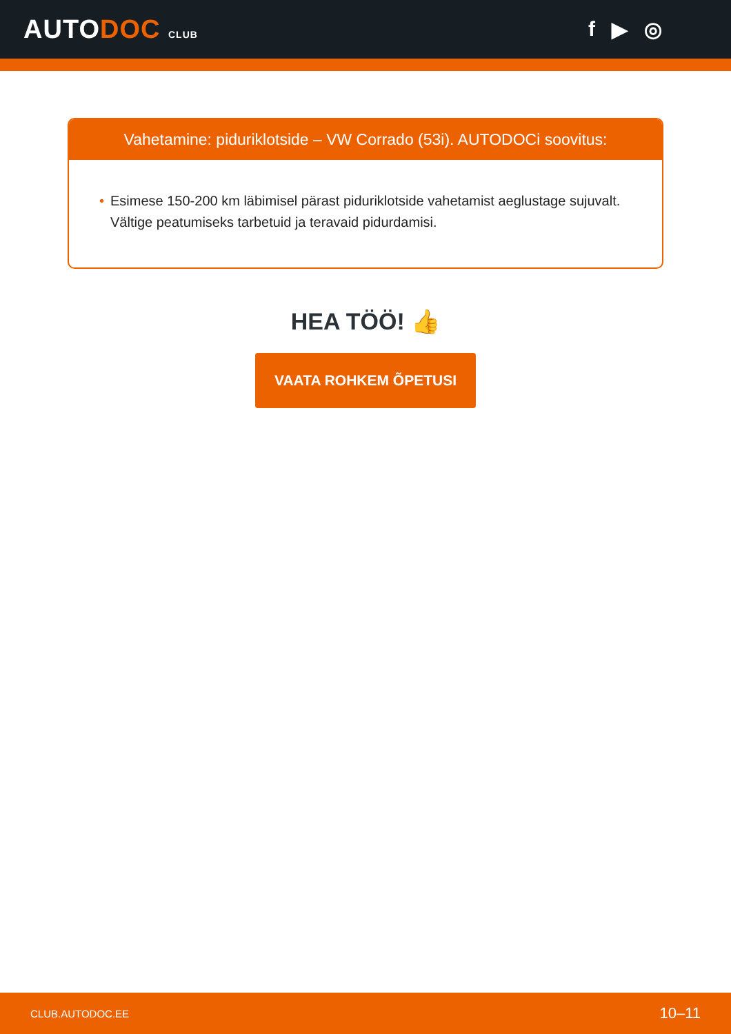AUTODOC CLUB
f ▶ ◎
Vahetamine: piduriklotside – VW Corrado (53i). AUTODOCi soovitus:
• Esimese 150-200 km läbimisel pärast piduriklotside vahetamist aeglustage sujuvalt. Vältige peatumiseks tarbetuid ja teravaid pidurdamisi.
HEA TÖÖ! 👍
VAATA ROHKEM ÕPETUSI
CLUB.AUTODOC.EE 10–11